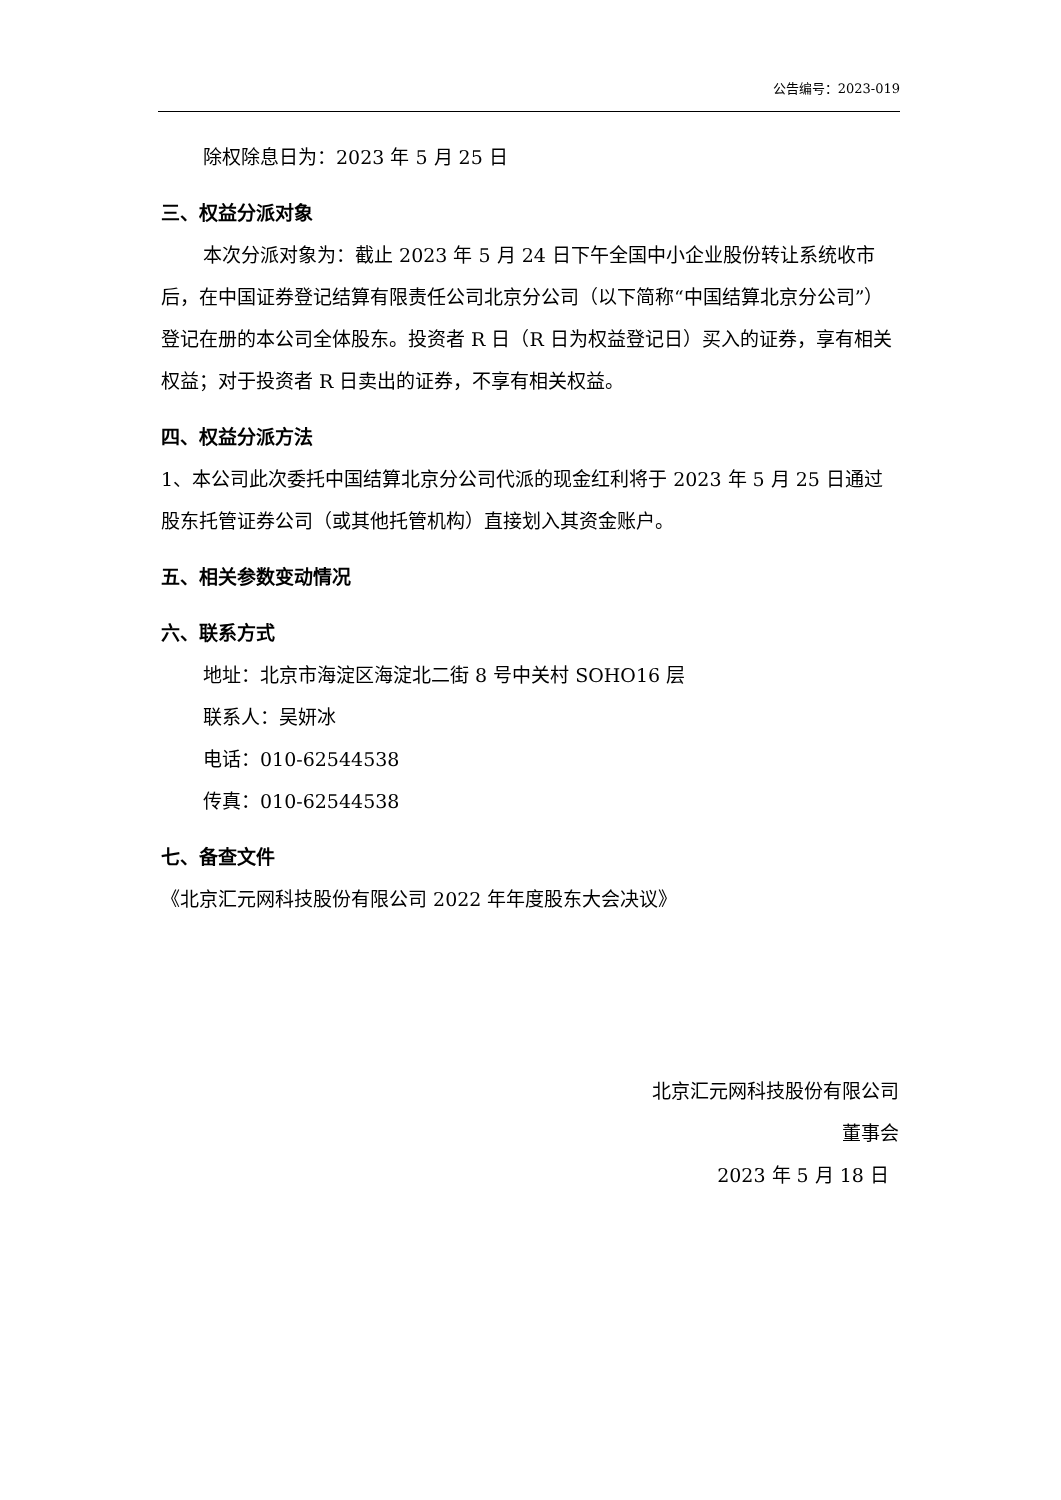公告编号：2023-019
除权除息日为：2023 年 5 月 25 日
三、权益分派对象
本次分派对象为：截止 2023 年 5 月 24 日下午全国中小企业股份转让系统收市后，在中国证券登记结算有限责任公司北京分公司（以下简称“中国结算北京分公司”）登记在册的本公司全体股东。投资者 R 日（R 日为权益登记日）买入的证券，享有相关权益；对于投资者 R 日卖出的证券，不享有相关权益。
四、权益分派方法
1、本公司此次委托中国结算北京分公司代派的现金红利将于 2023 年 5 月 25 日通过股东托管证券公司（或其他托管机构）直接划入其资金账户。
五、相关参数变动情况
六、联系方式
地址：北京市海淀区海淀北二街 8 号中关村 SOHO16 层
联系人：吴妍冰
电话：010-62544538
传真：010-62544538
七、备查文件
《北京汇元网科技股份有限公司 2022 年年度股东大会决议》
北京汇元网科技股份有限公司
董事会
2023 年 5 月 18 日